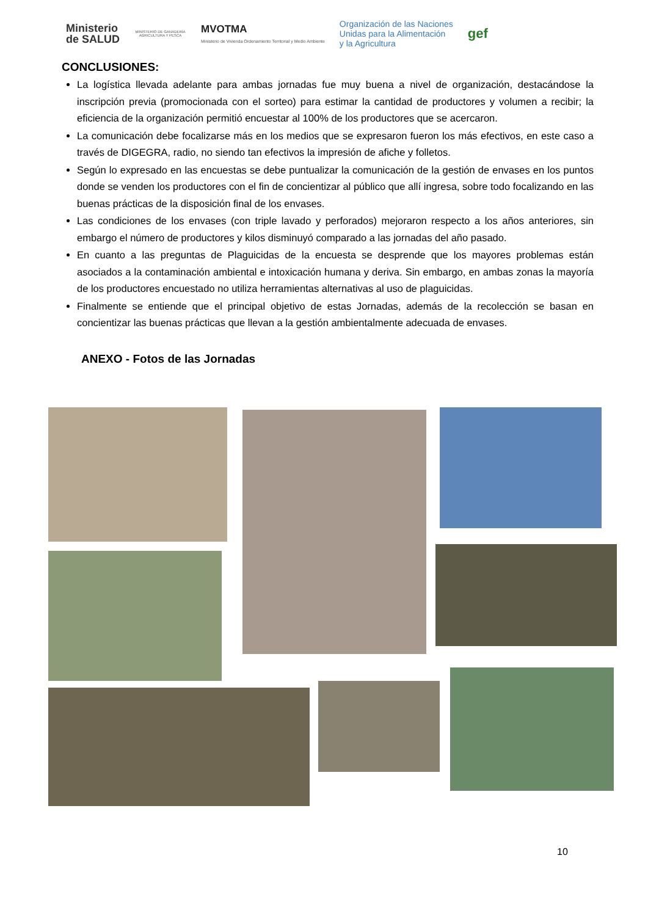Ministerio
de SALUD
MINISTERIO DE GANADERÍA AGRICULTURA Y PESCA
MVOTMA
Ministerio de Vivienda Ordenamiento Territorial y Medio Ambiente
Organización de las Naciones
Unidas para la Alimentación
y la Agricultura
gef
CONCLUSIONES:
La logística llevada adelante para ambas jornadas fue muy buena a nivel de organización, destacándose la inscripción previa (promocionada con el sorteo) para estimar la cantidad de productores y volumen a recibir; la eficiencia de la organización permitió encuestar al 100% de los productores que se acercaron.
La comunicación debe focalizarse más en los medios que se expresaron fueron los más efectivos, en este caso a través de DIGEGRA, radio, no siendo tan efectivos la impresión de afiche y folletos.
Según lo expresado en las encuestas se debe puntualizar la comunicación de la gestión de envases en los puntos donde se venden los productores con el fin de concientizar al público que allí ingresa, sobre todo focalizando en las buenas prácticas de la disposición final de los envases.
Las condiciones de los envases (con triple lavado y perforados) mejoraron respecto a los años anteriores, sin embargo el número de productores y kilos disminuyó comparado a las jornadas del año pasado.
En cuanto a las preguntas de Plaguicidas de la encuesta se desprende que los mayores problemas están asociados a la contaminación ambiental e intoxicación humana y deriva. Sin embargo, en ambas zonas la mayoría de los productores encuestado no utiliza herramientas alternativas al uso de plaguicidas.
Finalmente se entiende que el principal objetivo de estas Jornadas, además de la recolección se basan en concientizar las buenas prácticas que llevan a la gestión ambientalmente adecuada de envases.
ANEXO - Fotos de las Jornadas
10